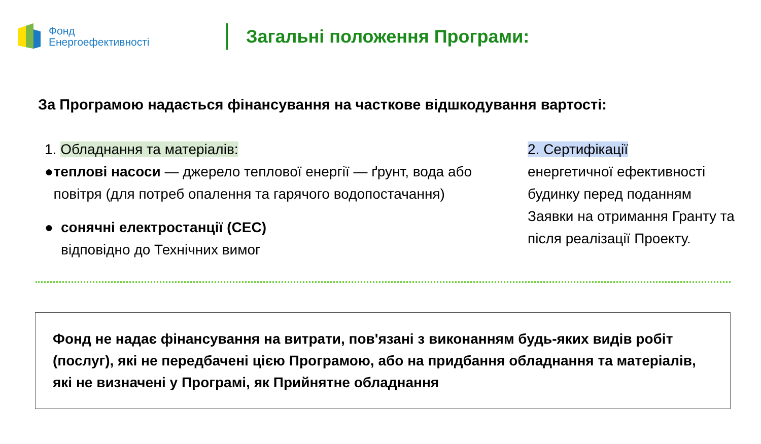Фонд
Енергоефективності
Загальні положення Програми:
За Програмою надається фінансування на часткове відшкодування вартості:
1. Обладнання та матеріалів:
● теплові насоси — джерело теплової енергії — ґрунт, вода або повітря (для потреб опалення та гарячого водопостачання)
● сонячні електростанції (СЕС)
відповідно до Технічних вимог
2. Сертифікації
енергетичної ефективності будинку перед поданням Заявки на отримання Гранту та після реалізації Проекту.
Фонд не надає фінансування на витрати, пов'язані з виконанням будь-яких видів робіт (послуг), які не передбачені цією Програмою, або на придбання обладнання та матеріалів, які не визначені у Програмі, як Прийнятне обладнання